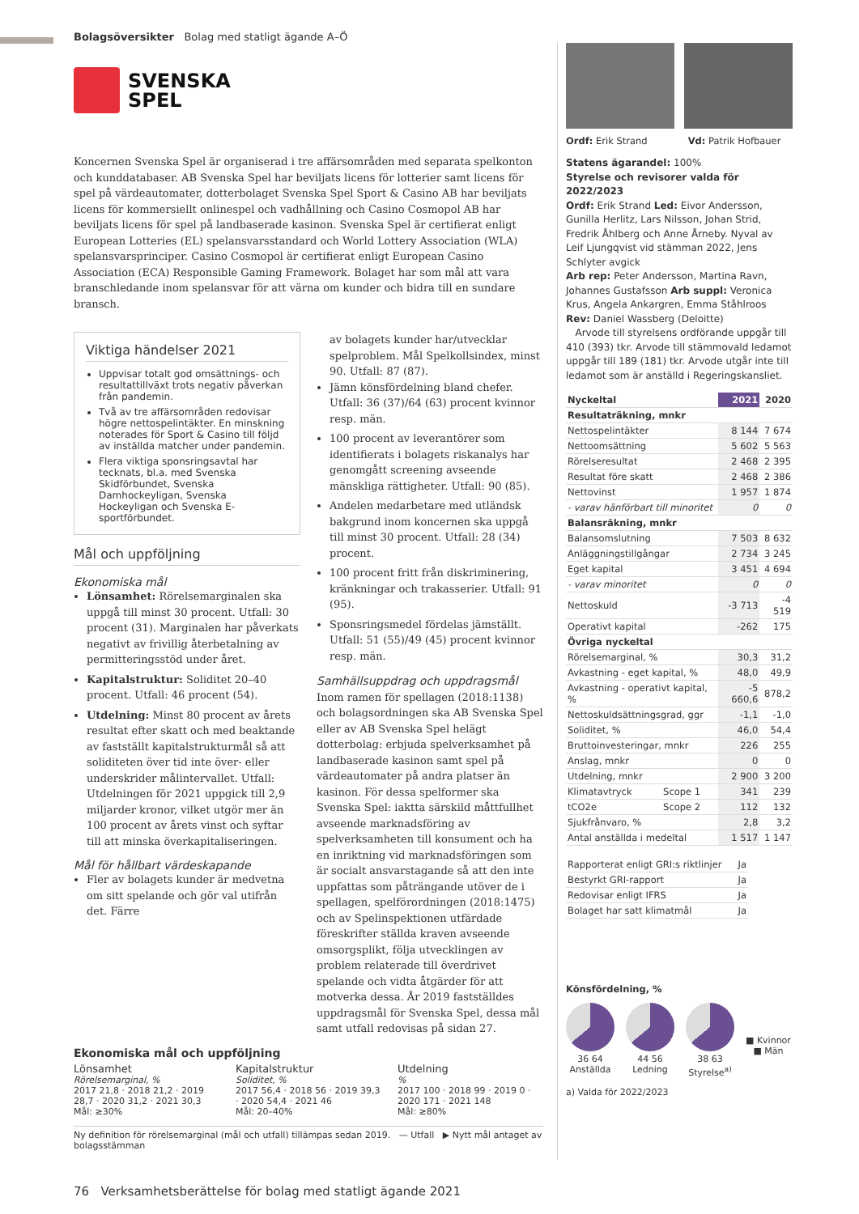Bolagsöversikter Bolag med statligt ägande A–Ö
SVENSKA
SPEL
Koncernen Svenska Spel är organiserad i tre affärsområden med separata spelkonton och kunddatabaser. AB Svenska Spel har beviljats licens för lotterier samt licens för spel på värdeautomater, dotterbolaget Svenska Spel Sport & Casino AB har beviljats licens för kommersiellt onlinespel och vadhållning och Casino Cosmopol AB har beviljats licens för spel på landbaserade kasinon. Svenska Spel är certifierat enligt European Lotteries (EL) spelansvarsstandard och World Lottery Association (WLA) spelansvarsprinciper. Casino Cosmopol är certifierat enligt European Casino Association (ECA) Responsible Gaming Framework. Bolaget har som mål att vara branschledande inom spelansvar för att värna om kunder och bidra till en sundare bransch.
Viktiga händelser 2021
Uppvisar totalt god omsättnings- och resultattillväxt trots negativ påverkan från pandemin.
Två av tre affärsområden redovisar högre nettospelintäkter. En minskning noterades för Sport & Casino till följd av inställda matcher under pandemin.
Flera viktiga sponsringsavtal har tecknats, bl.a. med Svenska Skidförbundet, Svenska Damhockeyligan, Svenska Hockeyligan och Svenska E-sportförbundet.
Mål och uppföljning
Ekonomiska mål
Lönsamhet: Rörelsemarginalen ska uppgå till minst 30 procent. Utfall: 30 procent (31). Marginalen har påverkats negativt av frivillig återbetalning av permitteringsstöd under året.
Kapitalstruktur: Soliditet 20–40 procent. Utfall: 46 procent (54).
Utdelning: Minst 80 procent av årets resultat efter skatt och med beaktande av fastställt kapitalstrukturmål så att soliditeten över tid inte över- eller underskrider målintervallet. Utfall: Utdelningen för 2021 uppgick till 2,9 miljarder kronor, vilket utgör mer än 100 procent av årets vinst och syftar till att minska överkapitaliseringen.
Mål för hållbart värdeskapande
Fler av bolagets kunder är medvetna om sitt spelande och gör val utifrån det. Färre
av bolagets kunder har/utvecklar spelproblem. Mål Spelkollsindex, minst 90. Utfall: 87 (87).
Jämn könsfördelning bland chefer. Utfall: 36 (37)/64 (63) procent kvinnor resp. män.
100 procent av leverantörer som identifierats i bolagets riskanalys har genomgått screening avseende mänskliga rättigheter. Utfall: 90 (85).
Andelen medarbetare med utländsk bakgrund inom koncernen ska uppgå till minst 30 procent. Utfall: 28 (34) procent.
100 procent fritt från diskriminering, kränkningar och trakasserier. Utfall: 91 (95).
Sponsringsmedel fördelas jämställt. Utfall: 51 (55)/49 (45) procent kvinnor resp. män.
Samhällsuppdrag och uppdragsmål
Inom ramen för spellagen (2018:1138) och bolagsordningen ska AB Svenska Spel eller av AB Svenska Spel helägt dotterbolag: erbjuda spelverksamhet på landbaserade kasinon samt spel på värdeautomater på andra platser än kasinon. För dessa spelformer ska Svenska Spel: iaktta särskild måttfullhet avseende marknadsföring av spelverksamheten till konsument och ha en inriktning vid marknadsföringen som är socialt ansvarstagande så att den inte uppfattas som påträngande utöver de i spellagen, spelförordningen (2018:1475) och av Spelinspektionen utfärdade föreskrifter ställda kraven avseende omsorgsplikt, följa utvecklingen av problem relaterade till överdrivet spelande och vidta åtgärder för att motverka dessa. År 2019 fastställdes uppdragsmål för Svenska Spel, dessa mål samt utfall redovisas på sidan 27.
Ekonomiska mål och uppföljning
Lönsamhet
Rörelsemarginal, %
2017 21,8 · 2018 21,2 · 2019 28,7 · 2020 31,2 · 2021 30,3
Mål: ≥30%
Kapitalstruktur
Soliditet, %
2017 56,4 · 2018 56 · 2019 39,3 · 2020 54,4 · 2021 46
Mål: 20–40%
Utdelning
%
2017 100 · 2018 99 · 2019 0 · 2020 171 · 2021 148
Mål: ≥80%
Ny definition för rörelsemarginal (mål och utfall) tillämpas sedan 2019. — Utfall ▶ Nytt mål antaget av bolagsstämman
Ordf: Erik Strand Vd: Patrik Hofbauer
Statens ägarandel: 100%
Styrelse och revisorer valda för 2022/2023
Ordf: Erik Strand Led: Eivor Andersson, Gunilla Herlitz, Lars Nilsson, Johan Strid, Fredrik Åhlberg och Anne Årneby. Nyval av Leif Ljungqvist vid stämman 2022, Jens Schlyter avgick
Arb rep: Peter Andersson, Martina Ravn, Johannes Gustafsson Arb suppl: Veronica Krus, Angela Ankargren, Emma Ståhlroos
Rev: Daniel Wassberg (Deloitte)
Arvode till styrelsens ordförande uppgår till 410 (393) tkr. Arvode till stämmovald ledamot uppgår till 189 (181) tkr. Arvode utgår inte till ledamot som är anställd i Regeringskansliet.
| Nyckeltal | | 2021 | 2020 |
| --- | --- | --- | --- |
| Resultaträkning, mnkr | | | |
| Nettospelintäkter | | 8 144 | 7 674 |
| Nettoomsättning | | 5 602 | 5 563 |
| Rörelseresultat | | 2 468 | 2 395 |
| Resultat före skatt | | 2 468 | 2 386 |
| Nettovinst | | 1 957 | 1 874 |
| - varav hänförbart till minoritet | | 0 | 0 |
| Balansräkning, mnkr | | | |
| Balansomslutning | | 7 503 | 8 632 |
| Anläggningstillgångar | | 2 734 | 3 245 |
| Eget kapital | | 3 451 | 4 694 |
| - varav minoritet | | 0 | 0 |
| Nettoskuld | | -3 713 | -4 519 |
| Operativt kapital | | -262 | 175 |
| Övriga nyckeltal | | | |
| Rörelsemarginal, % | | 30,3 | 31,2 |
| Avkastning - eget kapital, % | | 48,0 | 49,9 |
| Avkastning - operativt kapital, % | | -5 660,6 | 878,2 |
| Nettoskuldsättningsgrad, ggr | | -1,1 | -1,0 |
| Soliditet, % | | 46,0 | 54,4 |
| Bruttoinvesteringar, mnkr | | 226 | 255 |
| Anslag, mnkr | | 0 | 0 |
| Utdelning, mnkr | | 2 900 | 3 200 |
| Klimatavtryck | Scope 1 | 341 | 239 |
| tCO2e | Scope 2 | 112 | 132 |
| Sjukfrånvaro, % | | 2,8 | 3,2 |
| Antal anställda i medeltal | | 1 517 | 1 147 |
| Rapporterat enligt GRI:s riktlinjer | Ja |
| Bestyrkt GRI-rapport | Ja |
| Redovisar enligt IFRS | Ja |
| Bolaget har satt klimatmål | Ja |
Könsfördelning, %
36 64
Anställda
44 56
Ledning
38 63
Styrelse<sup>a)</sup>
■ Kvinnor
■ Män
a) Valda för 2022/2023
76 Verksamhetsberättelse för bolag med statligt ägande 2021